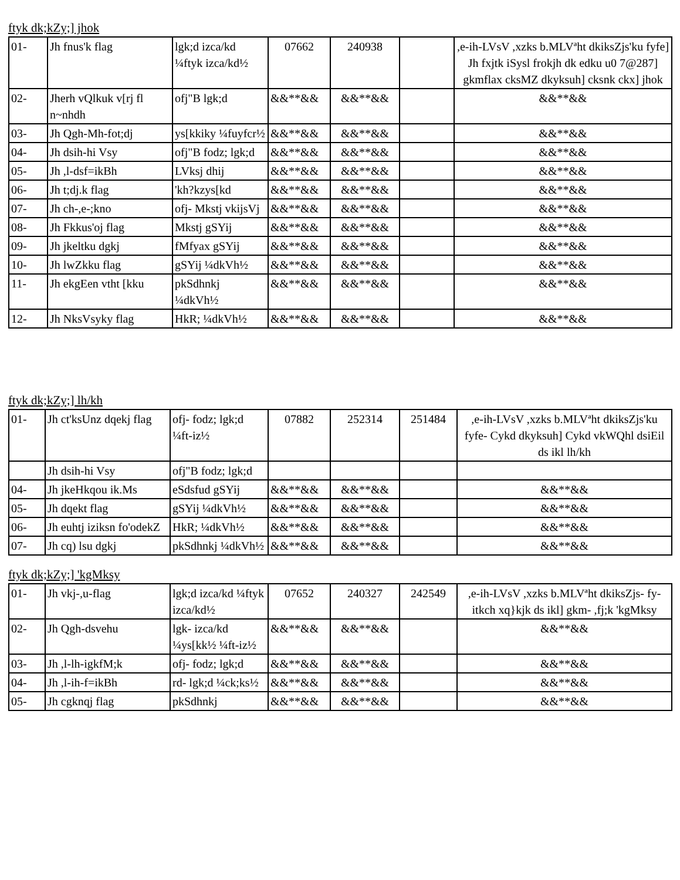ftyk dk;kZy;] jhok
| 01- | Jh fnus'k flag | lgk;d izca/kd ¼ftyk izca/kd½ | 07662 | 240938 | | ,e-ih-LVsV ,xzks b.MLVªht dkiksZjs'ku fyfe] Jh fxjtk iSysl frokjh dk edku u0 7@287] gkmflax cksMZ dkyksuh] cksnk ckx] jhok |
| 02- | Jherh vQlkuk v[rj fl n~nhdh | ofj"B lgk;d | &&**&& | &&**&& | | &&**&& |
| 03- | Jh Qgh-Mh-fot;dj | ys[kkiky ¼fuyfcr½ | &&**&& | &&**&& | | &&**&& |
| 04- | Jh dsih-hi Vsy | ofj"B fodz; lgk;d | &&**&& | &&**&& | | &&**&& |
| 05- | Jh ,l-dsf=ikBh | LVksj dhij | &&**&& | &&**&& | | &&**&& |
| 06- | Jh t;dj.k flag | 'kh?kzys[kd | &&**&& | &&**&& | | &&**&& |
| 07- | Jh ch-,e-;kno | ofj- Mkstj vkijsVj | &&**&& | &&**&& | | &&**&& |
| 08- | Jh Fkkus'oj flag | Mkstj gSYij | &&**&& | &&**&& | | &&**&& |
| 09- | Jh jkeltku dgkj | fMfyax gSYij | &&**&& | &&**&& | | &&**&& |
| 10- | Jh lwZkku flag | gSYij ¼dkVh½ | &&**&& | &&**&& | | &&**&& |
| 11- | Jh ekgEen vtht [kku | pkSdhnkj ¼dkVh½ | &&**&& | &&**&& | | &&**&& |
| 12- | Jh NksVsyky flag | HkR; ¼dkVh½ | &&**&& | &&**&& | | &&**&& |
ftyk dk;kZy;] lh/kh
| 01- | Jh ct'ksUnz dqekj flag | ofj- fodz; lgk;d ¼ft-iz½ | 07882 | 252314 | 251484 | ,e-ih-LVsV ,xzks b.MLVªht dkiksZjs'ku fyfe- Cykd dkyksuh] Cykd vkWQhl dsiEil ds ikl lh/kh |
| | Jh dsih-hi Vsy | ofj"B fodz; lgk;d | | | | |
| 04- | Jh jkeHkqou ik.Ms | eSdsfud gSYij | &&**&& | &&**&& | | &&**&& |
| 05- | Jh dqekt flag | gSYij ¼dkVh½ | &&**&& | &&**&& | | &&**&& |
| 06- | Jh euhtj iziksn fo'odekZ | HkR; ¼dkVh½ | &&**&& | &&**&& | | &&**&& |
| 07- | Jh cq) lsu dgkj | pkSdhnkj ¼dkVh½ | &&**&& | &&**&& | | &&**&& |
ftyk dk;kZy;] 'kgMksy
| 01- | Jh vkj-,u-flag | lgk;d izca/kd ¼ftyk izca/kd½ | 07652 | 240327 | 242549 | ,e-ih-LVsV ,xzks b.MLVªht dkiksZjs- fy- itkch xq}kjk ds ikl] gkm- ,fj;k 'kgMksy |
| 02- | Jh Qgh-dsvehu | lgk- izca/kd ¼ys[kk½ ¼ft-iz½ | &&**&& | &&**&& | | &&**&& |
| 03- | Jh ,l-lh-igkfM;k | ofj- fodz; lgk;d | &&**&& | &&**&& | | &&**&& |
| 04- | Jh ,l-ih-f=ikBh | rd- lgk;d ¼ck;ks½ | &&**&& | &&**&& | | &&**&& |
| 05- | Jh cgknqj flag | pkSdhnkj | &&**&& | &&**&& | | &&**&& |